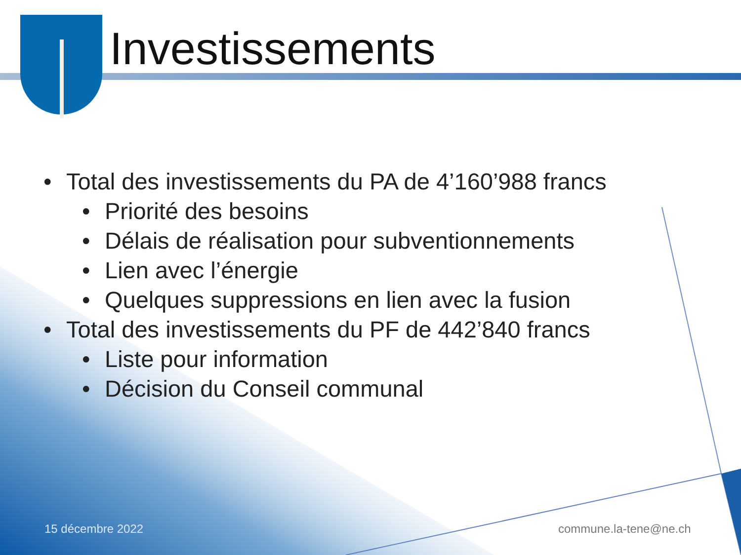Investissements
• Total des investissements du PA de 4’160’988 francs
• Priorité des besoins
• Délais de réalisation pour subventionnements
• Lien avec l’énergie
• Quelques suppressions en lien avec la fusion
• Total des investissements du PF de 442’840 francs
• Liste pour information
• Décision du Conseil communal
15 décembre 2022 commune.la-tene@ne.ch